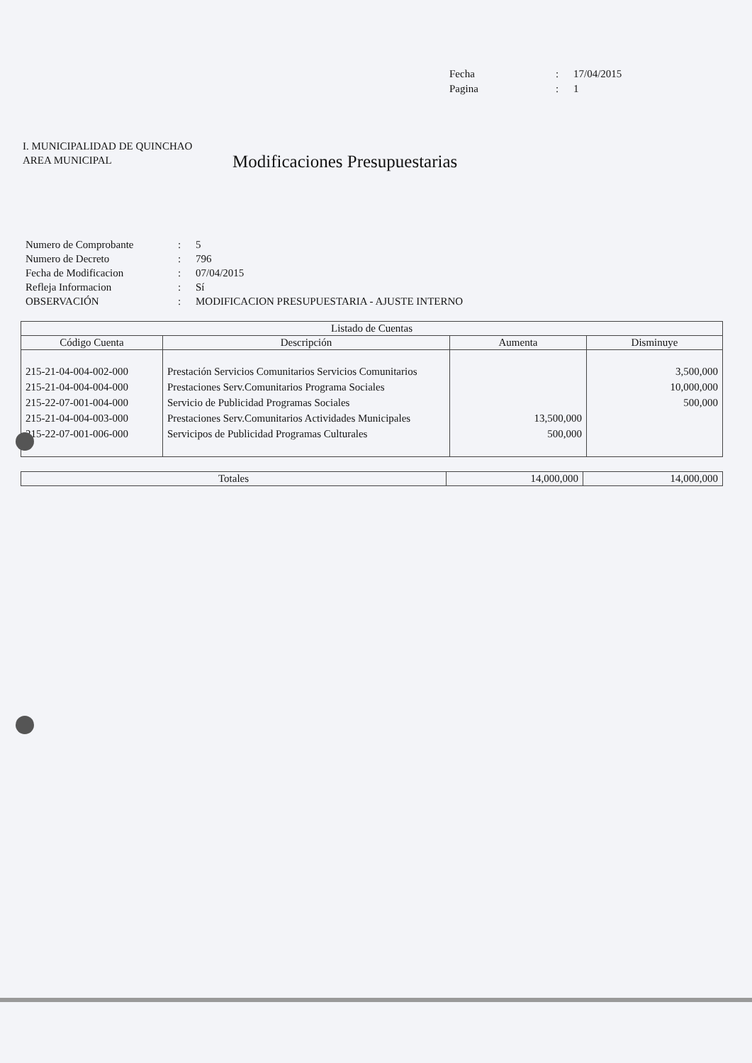Fecha: 17/04/2015 Pagina: 1
I. MUNICIPALIDAD DE QUINCHAO
AREA MUNICIPAL
Modificaciones Presupuestarias
Numero de Comprobante: 5 Numero de Decreto: 796 Fecha de Modificacion: 07/04/2015 Refleja Informacion: Sí OBSERVACIÓN: MODIFICACION PRESUPUESTARIA - AJUSTE INTERNO
| Listado de Cuentas | | | |
| --- | --- | --- | --- |
| Código Cuenta | Descripción | Aumenta | Disminuye |
| 215-21-04-004-002-000 | Prestación Servicios Comunitarios Servicios Comunitarios | | 3,500,000 |
| 215-21-04-004-004-000 | Prestaciones Serv.Comunitarios Programa Sociales | | 10,000,000 |
| 215-22-07-001-004-000 | Servicio de Publicidad Programas Sociales | | 500,000 |
| 215-21-04-004-003-000 | Prestaciones Serv.Comunitarios Actividades Municipales | 13,500,000 | |
| 215-22-07-001-006-000 | Servicipos de Publicidad Programas Culturales | 500,000 | |
| Totales | 14,000,000 | 14,000,000 |